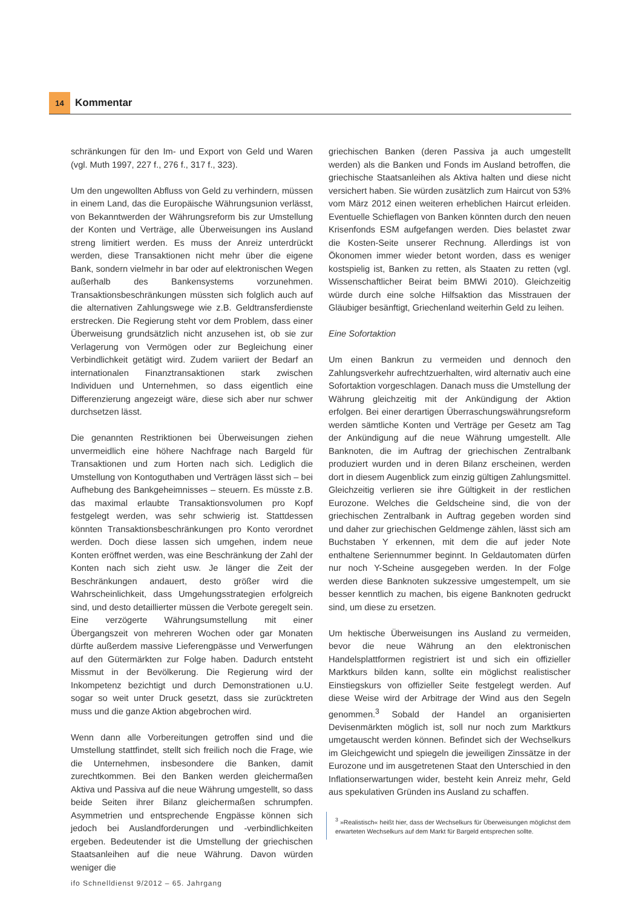14
Kommentar
schränkungen für den Im- und Export von Geld und Waren (vgl. Muth 1997, 227 f., 276 f., 317 f., 323).
Um den ungewollten Abfluss von Geld zu verhindern, müssen in einem Land, das die Europäische Währungsunion verlässt, von Bekanntwerden der Währungsreform bis zur Umstellung der Konten und Verträge, alle Überweisungen ins Ausland streng limitiert werden. Es muss der Anreiz unterdrückt werden, diese Transaktionen nicht mehr über die eigene Bank, sondern vielmehr in bar oder auf elektronischen Wegen außerhalb des Bankensystems vorzunehmen. Transaktionsbeschränkungen müssten sich folglich auch auf die alternativen Zahlungswege wie z.B. Geldtransferdienste erstrecken. Die Regierung steht vor dem Problem, dass einer Überweisung grundsätzlich nicht anzusehen ist, ob sie zur Verlagerung von Vermögen oder zur Begleichung einer Verbindlichkeit getätigt wird. Zudem variiert der Bedarf an internationalen Finanztransaktionen stark zwischen Individuen und Unternehmen, so dass eigentlich eine Differenzierung angezeigt wäre, diese sich aber nur schwer durchsetzen lässt.
Die genannten Restriktionen bei Überweisungen ziehen unvermeidlich eine höhere Nachfrage nach Bargeld für Transaktionen und zum Horten nach sich. Lediglich die Umstellung von Kontoguthaben und Verträgen lässt sich – bei Aufhebung des Bankgeheimnisses – steuern. Es müsste z.B. das maximal erlaubte Transaktionsvolumen pro Kopf festgelegt werden, was sehr schwierig ist. Stattdessen könnten Transaktionsbeschränkungen pro Konto verordnet werden. Doch diese lassen sich umgehen, indem neue Konten eröffnet werden, was eine Beschränkung der Zahl der Konten nach sich zieht usw. Je länger die Zeit der Beschränkungen andauert, desto größer wird die Wahrscheinlichkeit, dass Umgehungsstrategien erfolgreich sind, und desto detaillierter müssen die Verbote geregelt sein. Eine verzögerte Währungsumstellung mit einer Übergangszeit von mehreren Wochen oder gar Monaten dürfte außerdem massive Lieferengpässe und Verwerfungen auf den Gütermärkten zur Folge haben. Dadurch entsteht Missmut in der Bevölkerung. Die Regierung wird der Inkompetenz bezichtigt und durch Demonstrationen u.U. sogar so weit unter Druck gesetzt, dass sie zurücktreten muss und die ganze Aktion abgebrochen wird.
Wenn dann alle Vorbereitungen getroffen sind und die Umstellung stattfindet, stellt sich freilich noch die Frage, wie die Unternehmen, insbesondere die Banken, damit zurechtkommen. Bei den Banken werden gleichermaßen Aktiva und Passiva auf die neue Währung umgestellt, so dass beide Seiten ihrer Bilanz gleichermaßen schrumpfen. Asymmetrien und entsprechende Engpässe können sich jedoch bei Auslandforderungen und -verbindlichkeiten ergeben. Bedeutender ist die Umstellung der griechischen Staatsanleihen auf die neue Währung. Davon würden weniger die
griechischen Banken (deren Passiva ja auch umgestellt werden) als die Banken und Fonds im Ausland betroffen, die griechische Staatsanleihen als Aktiva halten und diese nicht versichert haben. Sie würden zusätzlich zum Haircut von 53% vom März 2012 einen weiteren erheblichen Haircut erleiden. Eventuelle Schieflagen von Banken könnten durch den neuen Krisenfonds ESM aufgefangen werden. Dies belastet zwar die Kosten-Seite unserer Rechnung. Allerdings ist von Ökonomen immer wieder betont worden, dass es weniger kostspielig ist, Banken zu retten, als Staaten zu retten (vgl. Wissenschaftlicher Beirat beim BMWi 2010). Gleichzeitig würde durch eine solche Hilfsaktion das Misstrauen der Gläubiger besänftigt, Griechenland weiterhin Geld zu leihen.
Eine Sofortaktion
Um einen Bankrun zu vermeiden und dennoch den Zahlungsverkehr aufrechtzuerhalten, wird alternativ auch eine Sofortaktion vorgeschlagen. Danach muss die Umstellung der Währung gleichzeitig mit der Ankündigung der Aktion erfolgen. Bei einer derartigen Überraschungswährungsreform werden sämtliche Konten und Verträge per Gesetz am Tag der Ankündigung auf die neue Währung umgestellt. Alle Banknoten, die im Auftrag der griechischen Zentralbank produziert wurden und in deren Bilanz erscheinen, werden dort in diesem Augenblick zum einzig gültigen Zahlungsmittel. Gleichzeitig verlieren sie ihre Gültigkeit in der restlichen Eurozone. Welches die Geldscheine sind, die von der griechischen Zentralbank in Auftrag gegeben worden sind und daher zur griechischen Geldmenge zählen, lässt sich am Buchstaben Y erkennen, mit dem die auf jeder Note enthaltene Seriennummer beginnt. In Geldautomaten dürfen nur noch Y-Scheine ausgegeben werden. In der Folge werden diese Banknoten sukzessive umgestempelt, um sie besser kenntlich zu machen, bis eigene Banknoten gedruckt sind, um diese zu ersetzen.
Um hektische Überweisungen ins Ausland zu vermeiden, bevor die neue Währung an den elektronischen Handelsplattformen registriert ist und sich ein offizieller Marktkurs bilden kann, sollte ein möglichst realistischer Einstiegskurs von offizieller Seite festgelegt werden. Auf diese Weise wird der Arbitrage der Wind aus den Segeln genommen.<sup>3</sup> Sobald der Handel an organisierten Devisenmärkten möglich ist, soll nur noch zum Marktkurs umgetauscht werden können. Befindet sich der Wechselkurs im Gleichgewicht und spiegeln die jeweiligen Zinssätze in der Eurozone und im ausgetretenen Staat den Unterschied in den Inflationserwartungen wider, besteht kein Anreiz mehr, Geld aus spekulativen Gründen ins Ausland zu schaffen.
<sup>3</sup> »Realistisch« heißt hier, dass der Wechselkurs für Überweisungen möglichst dem erwarteten Wechselkurs auf dem Markt für Bargeld entsprechen sollte.
ifo Schnelldienst 9/2012 – 65. Jahrgang